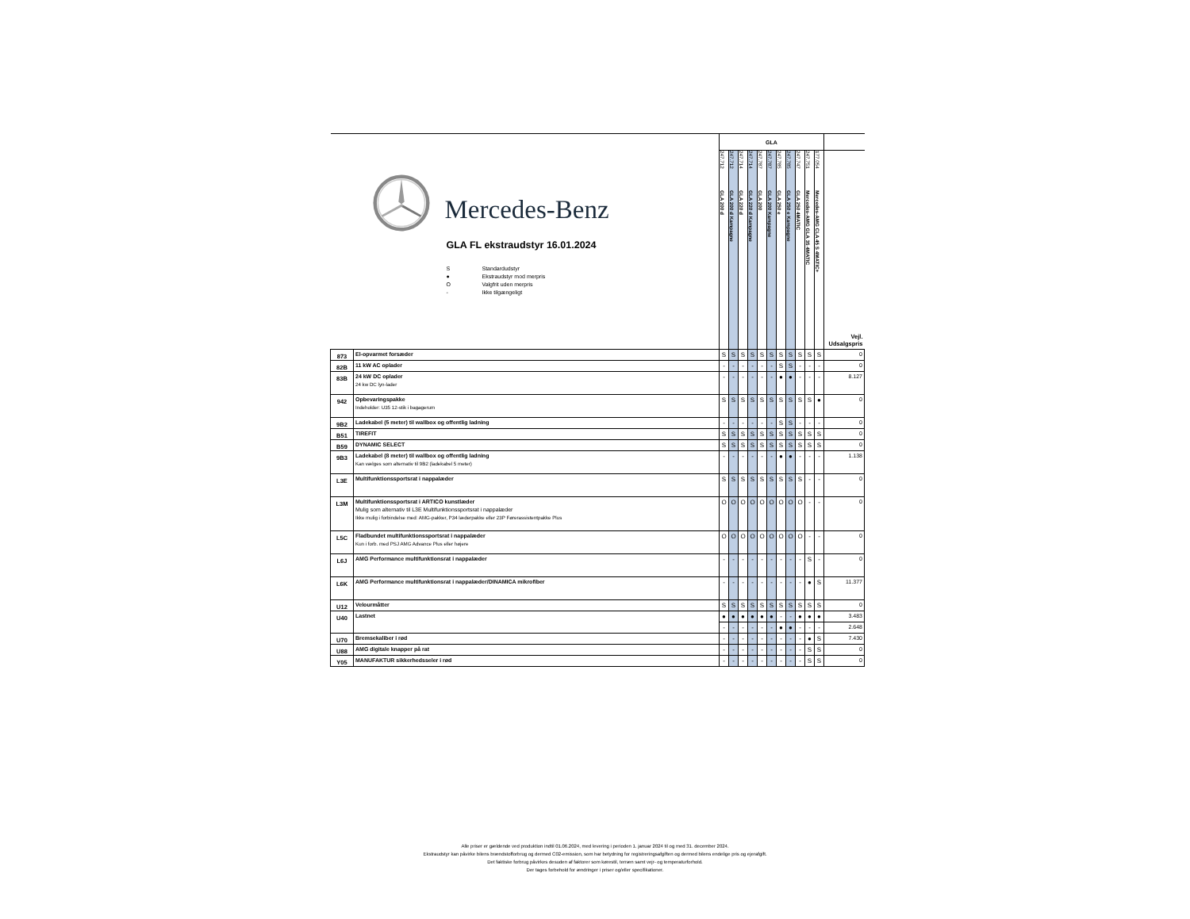| Mercedes-Benz GLA FL ekstraudstyr 16.01.2024 S Standardudstyr ● Ekstraudstyr mod merpris O Valgfrit uden merpris - Ikke tilgængeligt | | GLA | | | | | | | | | | | |
| | | 247.712 GLA 200 d | 247.712 GLA 200 d Kampagne | 247.714 GLA 220 d | 247.714 GLA 220 d Kampagne | 247.787 GLA 200 | 247.787 GLA 200 Kampagne | 247.785 GLA 250 e | 247.785 GLA 250 e Kampagne | 247.747 GLA 250 4MATIC | 247.751 Mercedes-AMG GLA 35 4MATIC | 177.054 Mercedes-AMG CLA 45 S 4MATIC+ | Vejl. Udsalgspris |
| 873 | El-opvarmet forsæder | S | S | S | S | S | S | S | S | S | S | S | 0 |
| 82B | 11 kW AC oplader | - | - | - | - | - | - | S | S | - | - | - | 0 |
| 83B | 24 kW DC oplader 24 kw DC lyn-lader | - | - | - | - | - | - | ● | ● | - | - | - | 8.127 |
| 942 | Opbevaringspakke Indeholder: U35 12-stik i bagagerum | S | S | S | S | S | S | S | S | S | S | ● | 0 |
| 9B2 | Ladekabel (5 meter) til wallbox og offentlig ladning | - | - | - | - | - | - | S | S | - | - | - | 0 |
| B51 | TIREFIT | S | S | S | S | S | S | S | S | S | S | S | 0 |
| B59 | DYNAMIC SELECT | S | S | S | S | S | S | S | S | S | S | S | 0 |
| 9B3 | Ladekabel (8 meter) til wallbox og offentlig ladning Kan vælges som alternativ til 9B2 (ladekabel 5 meter) | - | - | - | - | - | - | ● | ● | - | - | - | 1.138 |
| L3E | Multifunktionssportsrat i nappalæder | S | S | S | S | S | S | S | S | S | - | - | 0 |
| L3M | Multifunktionssportsrat i ARTICO kunstlæder Mulig som alternativ til L3E Multifunktionssportsrat i nappalæder Ikke mulig i forbindelse med: AMG-pakker, P34 læderpakke eller 23P Førerassistentpakke Plus | O | O | O | O | O | O | O | O | O | - | - | 0 |
| L5C | Fladbundet multifunktionssportsrat i nappalæder Kun i forb. med PSJ AMG Advance Plus eller højere | O | O | O | O | O | O | O | O | O | - | - | 0 |
| L6J | AMG Performance multifunktionsrat i nappalæder | - | - | - | - | - | - | - | - | - | S | - | 0 |
| L6K | AMG Performance multifunktionsrat i nappalæder/DINAMICA mikrofiber | - | - | - | - | - | - | - | - | - | ● | S | 11.377 |
| U12 | Velourmåtter | S | S | S | S | S | S | S | S | S | S | S | 0 |
| U40 | Lastnet | ● | ● | ● | ● | ● | ● | - | - | ● | ● | ● | 3.483 |
| | | - | - | - | - | - | - | ● | ● | - | - | - | 2.648 |
| U70 | Bremsekaliber i rød | - | - | - | - | - | - | - | - | - | ● | S | 7.430 |
| U88 | AMG digitale knapper på rat | - | - | - | - | - | - | - | - | - | S | S | 0 |
| Y05 | MANUFAKTUR sikkerhedsseler i rød | - | - | - | - | - | - | - | - | - | S | S | 0 |
Alle priser er gældende ved produktion indtil 01.06.2024, med levering i perioden 1. januar 2024 til og med 31. december 2024.
Ekstraudstyr kan påvirke bilens brændstofforbrug og dermed C02-emission, som har betydning for registreringsafgiften og dermed bilens endelige pris og ejerafgift.
Det faktiske forbrug påvirkes desuden af faktorer som kørestil, terræn samt vejr- og temperaturforhold.
Der tages forbehold for ændringer i priser og/eller specifikationer.